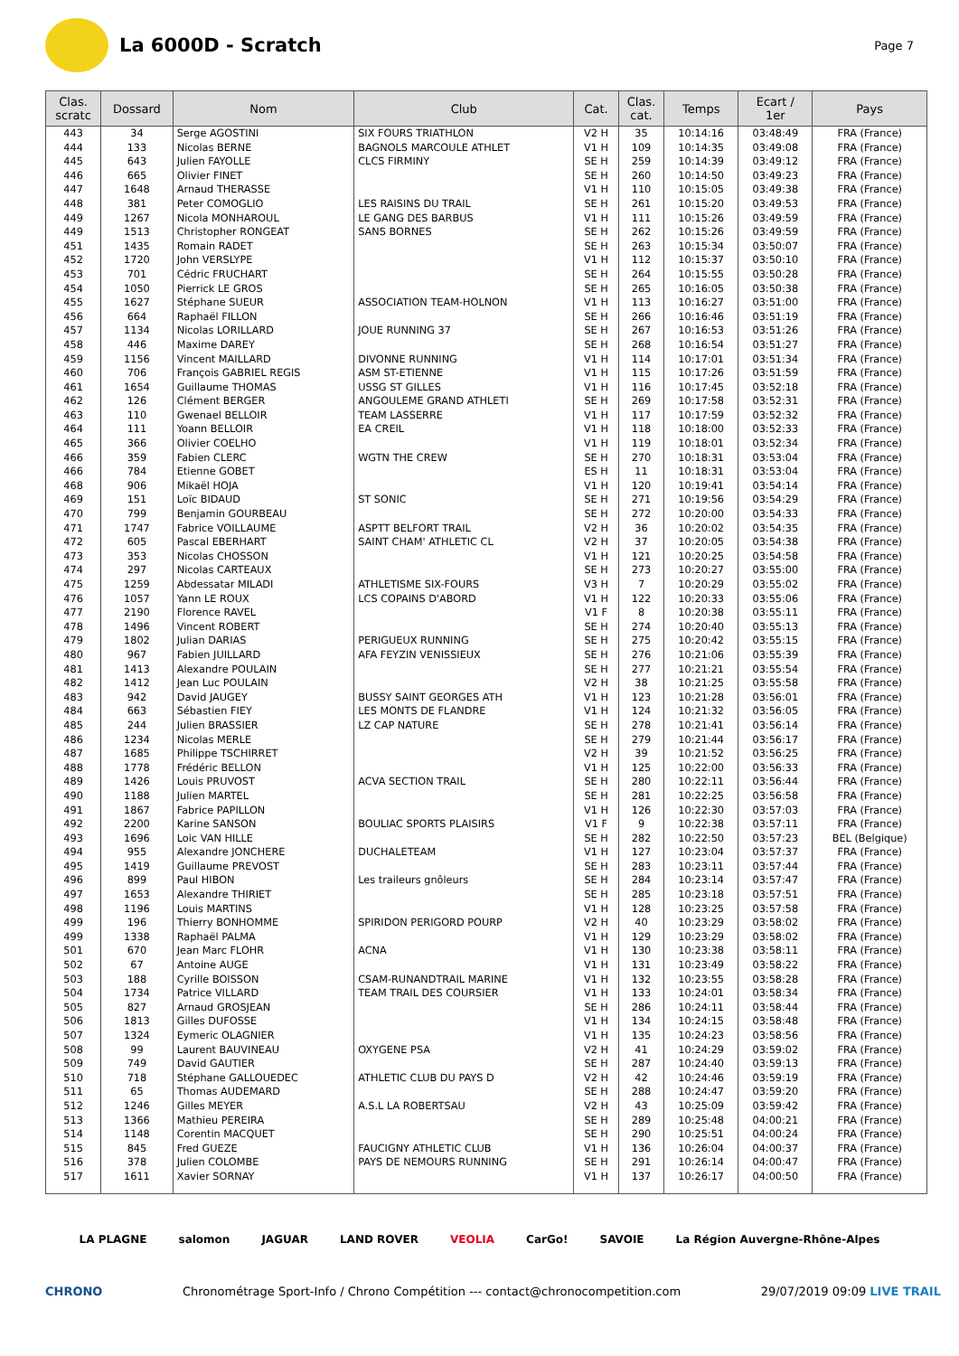La 6000D - Scratch
Page 7
| Clas. scratc | Dossard | Nom | Club | Cat. | Clas. cat. | Temps | Ecart / 1er | Pays |
| --- | --- | --- | --- | --- | --- | --- | --- | --- |
| 443 | 34 | Serge AGOSTINI | SIX FOURS TRIATHLON | V2 H | 35 | 10:14:16 | 03:48:49 | FRA (France) |
| 444 | 133 | Nicolas BERNE | BAGNOLS MARCOULE ATHLET | V1 H | 109 | 10:14:35 | 03:49:08 | FRA (France) |
| 445 | 643 | Julien FAYOLLE | CLCS FIRMINY | SE H | 259 | 10:14:39 | 03:49:12 | FRA (France) |
| 446 | 665 | Olivier FINET | | SE H | 260 | 10:14:50 | 03:49:23 | FRA (France) |
| 447 | 1648 | Arnaud THERASSE | | V1 H | 110 | 10:15:05 | 03:49:38 | FRA (France) |
| 448 | 381 | Peter COMOGLIO | LES RAISINS DU TRAIL | SE H | 261 | 10:15:20 | 03:49:53 | FRA (France) |
| 449 | 1267 | Nicola MONHAROUL | LE GANG DES BARBUS | V1 H | 111 | 10:15:26 | 03:49:59 | FRA (France) |
| 449 | 1513 | Christopher RONGEAT | SANS BORNES | SE H | 262 | 10:15:26 | 03:49:59 | FRA (France) |
| 451 | 1435 | Romain RADET | | SE H | 263 | 10:15:34 | 03:50:07 | FRA (France) |
| 452 | 1720 | John VERSLYPE | | V1 H | 112 | 10:15:37 | 03:50:10 | FRA (France) |
| 453 | 701 | Cédric FRUCHART | | SE H | 264 | 10:15:55 | 03:50:28 | FRA (France) |
| 454 | 1050 | Pierrick LE GROS | | SE H | 265 | 10:16:05 | 03:50:38 | FRA (France) |
| 455 | 1627 | Stéphane SUEUR | ASSOCIATION TEAM-HOLNON | V1 H | 113 | 10:16:27 | 03:51:00 | FRA (France) |
| 456 | 664 | Raphaël FILLON | | SE H | 266 | 10:16:46 | 03:51:19 | FRA (France) |
| 457 | 1134 | Nicolas LORILLARD | JOUE RUNNING 37 | SE H | 267 | 10:16:53 | 03:51:26 | FRA (France) |
| 458 | 446 | Maxime DAREY | | SE H | 268 | 10:16:54 | 03:51:27 | FRA (France) |
| 459 | 1156 | Vincent MAILLARD | DIVONNE RUNNING | V1 H | 114 | 10:17:01 | 03:51:34 | FRA (France) |
| 460 | 706 | François GABRIEL REGIS | ASM ST-ETIENNE | V1 H | 115 | 10:17:26 | 03:51:59 | FRA (France) |
| 461 | 1654 | Guillaume THOMAS | USSG ST GILLES | V1 H | 116 | 10:17:45 | 03:52:18 | FRA (France) |
| 462 | 126 | Clément BERGER | ANGOULEME GRAND ATHLETI | SE H | 269 | 10:17:58 | 03:52:31 | FRA (France) |
| 463 | 110 | Gwenael BELLOIR | TEAM LASSERRE | V1 H | 117 | 10:17:59 | 03:52:32 | FRA (France) |
| 464 | 111 | Yoann BELLOIR | EA CREIL | V1 H | 118 | 10:18:00 | 03:52:33 | FRA (France) |
| 465 | 366 | Olivier COELHO | | V1 H | 119 | 10:18:01 | 03:52:34 | FRA (France) |
| 466 | 359 | Fabien CLERC | WGTN THE CREW | SE H | 270 | 10:18:31 | 03:53:04 | FRA (France) |
| 466 | 784 | Etienne GOBET | | ES H | 11 | 10:18:31 | 03:53:04 | FRA (France) |
| 468 | 906 | Mikaël HOJA | | V1 H | 120 | 10:19:41 | 03:54:14 | FRA (France) |
| 469 | 151 | Loïc BIDAUD | ST SONIC | SE H | 271 | 10:19:56 | 03:54:29 | FRA (France) |
| 470 | 799 | Benjamin GOURBEAU | | SE H | 272 | 10:20:00 | 03:54:33 | FRA (France) |
| 471 | 1747 | Fabrice VOILLAUME | ASPTT BELFORT TRAIL | V2 H | 36 | 10:20:02 | 03:54:35 | FRA (France) |
| 472 | 605 | Pascal EBERHART | SAINT CHAM' ATHLETIC CL | V2 H | 37 | 10:20:05 | 03:54:38 | FRA (France) |
| 473 | 353 | Nicolas CHOSSON | | V1 H | 121 | 10:20:25 | 03:54:58 | FRA (France) |
| 474 | 297 | Nicolas CARTEAUX | | SE H | 273 | 10:20:27 | 03:55:00 | FRA (France) |
| 475 | 1259 | Abdessatar MILADI | ATHLETISME SIX-FOURS | V3 H | 7 | 10:20:29 | 03:55:02 | FRA (France) |
| 476 | 1057 | Yann LE ROUX | LCS COPAINS D'ABORD | V1 H | 122 | 10:20:33 | 03:55:06 | FRA (France) |
| 477 | 2190 | Florence RAVEL | | V1 F | 8 | 10:20:38 | 03:55:11 | FRA (France) |
| 478 | 1496 | Vincent ROBERT | | SE H | 274 | 10:20:40 | 03:55:13 | FRA (France) |
| 479 | 1802 | Julian DARIAS | PERIGUEUX RUNNING | SE H | 275 | 10:20:42 | 03:55:15 | FRA (France) |
| 480 | 967 | Fabien JUILLARD | AFA FEYZIN VENISSIEUX | SE H | 276 | 10:21:06 | 03:55:39 | FRA (France) |
| 481 | 1413 | Alexandre POULAIN | | SE H | 277 | 10:21:21 | 03:55:54 | FRA (France) |
| 482 | 1412 | Jean Luc POULAIN | | V2 H | 38 | 10:21:25 | 03:55:58 | FRA (France) |
| 483 | 942 | David JAUGEY | BUSSY SAINT GEORGES ATH | V1 H | 123 | 10:21:28 | 03:56:01 | FRA (France) |
| 484 | 663 | Sébastien FIEY | LES MONTS DE FLANDRE | V1 H | 124 | 10:21:32 | 03:56:05 | FRA (France) |
| 485 | 244 | Julien BRASSIER | LZ CAP NATURE | SE H | 278 | 10:21:41 | 03:56:14 | FRA (France) |
| 486 | 1234 | Nicolas MERLE | | SE H | 279 | 10:21:44 | 03:56:17 | FRA (France) |
| 487 | 1685 | Philippe TSCHIRRET | | V2 H | 39 | 10:21:52 | 03:56:25 | FRA (France) |
| 488 | 1778 | Frédéric BELLON | | V1 H | 125 | 10:22:00 | 03:56:33 | FRA (France) |
| 489 | 1426 | Louis PRUVOST | ACVA SECTION TRAIL | SE H | 280 | 10:22:11 | 03:56:44 | FRA (France) |
| 490 | 1188 | Julien MARTEL | | SE H | 281 | 10:22:25 | 03:56:58 | FRA (France) |
| 491 | 1867 | Fabrice PAPILLON | | V1 H | 126 | 10:22:30 | 03:57:03 | FRA (France) |
| 492 | 2200 | Karine SANSON | BOULIAC SPORTS PLAISIRS | V1 F | 9 | 10:22:38 | 03:57:11 | FRA (France) |
| 493 | 1696 | Loic VAN HILLE | | SE H | 282 | 10:22:50 | 03:57:23 | BEL (Belgique) |
| 494 | 955 | Alexandre JONCHERE | DUCHALETEAM | V1 H | 127 | 10:23:04 | 03:57:37 | FRA (France) |
| 495 | 1419 | Guillaume PREVOST | | SE H | 283 | 10:23:11 | 03:57:44 | FRA (France) |
| 496 | 899 | Paul HIBON | Les traileurs gnôleurs | SE H | 284 | 10:23:14 | 03:57:47 | FRA (France) |
| 497 | 1653 | Alexandre THIRIET | | SE H | 285 | 10:23:18 | 03:57:51 | FRA (France) |
| 498 | 1196 | Louis MARTINS | | V1 H | 128 | 10:23:25 | 03:57:58 | FRA (France) |
| 499 | 196 | Thierry BONHOMME | SPIRIDON PERIGORD POURP | V2 H | 40 | 10:23:29 | 03:58:02 | FRA (France) |
| 499 | 1338 | Raphaël PALMA | | V1 H | 129 | 10:23:29 | 03:58:02 | FRA (France) |
| 501 | 670 | Jean Marc FLOHR | ACNA | V1 H | 130 | 10:23:38 | 03:58:11 | FRA (France) |
| 502 | 67 | Antoine AUGE | | V1 H | 131 | 10:23:49 | 03:58:22 | FRA (France) |
| 503 | 188 | Cyrille BOISSON | CSAM-RUNANDTRAIL MARINE | V1 H | 132 | 10:23:55 | 03:58:28 | FRA (France) |
| 504 | 1734 | Patrice VILLARD | TEAM TRAIL DES COURSIER | V1 H | 133 | 10:24:01 | 03:58:34 | FRA (France) |
| 505 | 827 | Arnaud GROSJEAN | | SE H | 286 | 10:24:11 | 03:58:44 | FRA (France) |
| 506 | 1813 | Gilles DUFOSSE | | V1 H | 134 | 10:24:15 | 03:58:48 | FRA (France) |
| 507 | 1324 | Eymeric OLAGNIER | | V1 H | 135 | 10:24:23 | 03:58:56 | FRA (France) |
| 508 | 99 | Laurent BAUVINEAU | OXYGENE PSA | V2 H | 41 | 10:24:29 | 03:59:02 | FRA (France) |
| 509 | 749 | David GAUTIER | | SE H | 287 | 10:24:40 | 03:59:13 | FRA (France) |
| 510 | 718 | Stéphane GALLOUEDEC | ATHLETIC CLUB DU PAYS D | V2 H | 42 | 10:24:46 | 03:59:19 | FRA (France) |
| 511 | 65 | Thomas AUDEMARD | | SE H | 288 | 10:24:47 | 03:59:20 | FRA (France) |
| 512 | 1246 | Gilles MEYER | A.S.L LA ROBERTSAU | V2 H | 43 | 10:25:09 | 03:59:42 | FRA (France) |
| 513 | 1366 | Mathieu PEREIRA | | SE H | 289 | 10:25:48 | 04:00:21 | FRA (France) |
| 514 | 1148 | Corentin MACQUET | | SE H | 290 | 10:25:51 | 04:00:24 | FRA (France) |
| 515 | 845 | Fred GUEZE | FAUCIGNY ATHLETIC CLUB | V1 H | 136 | 10:26:04 | 04:00:37 | FRA (France) |
| 516 | 378 | Julien COLOMBE | PAYS DE NEMOURS RUNNING | SE H | 291 | 10:26:14 | 04:00:47 | FRA (France) |
| 517 | 1611 | Xavier SORNAY | | V1 H | 137 | 10:26:17 | 04:00:50 | FRA (France) |
LA PLAGNE salomon JAGUAR LAND ROVER VEOLIA CarGo! SAVOIE La Région Auvergne-Rhône-Alpes
CHRONO Chronométrage Sport-Info / Chrono Compétition --- contact@chronocompetition.com 29/07/2019 09:09 LIVE TRAIL